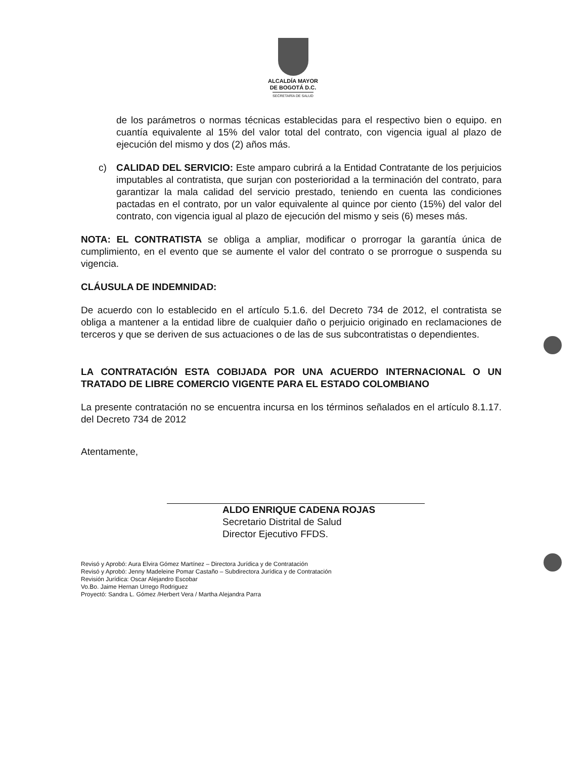ALCALDÍA MAYOR
DE BOGOTÁ D.C.
SECRETARÍA DE SALUD
de los parámetros o normas técnicas establecidas para el respectivo bien o equipo. en cuantía equivalente al 15% del valor total del contrato, con vigencia igual al plazo de ejecución del mismo y dos (2) años más.
c) CALIDAD DEL SERVICIO: Este amparo cubrirá a la Entidad Contratante de los perjuicios imputables al contratista, que surjan con posterioridad a la terminación del contrato, para garantizar la mala calidad del servicio prestado, teniendo en cuenta las condiciones pactadas en el contrato, por un valor equivalente al quince por ciento (15%) del valor del contrato, con vigencia igual al plazo de ejecución del mismo y seis (6) meses más.
NOTA: EL CONTRATISTA se obliga a ampliar, modificar o prorrogar la garantía única de cumplimiento, en el evento que se aumente el valor del contrato o se prorrogue o suspenda su vigencia.
CLÁUSULA DE INDEMNIDAD:
De acuerdo con lo establecido en el artículo 5.1.6. del Decreto 734 de 2012, el contratista se obliga a mantener a la entidad libre de cualquier daño o perjuicio originado en reclamaciones de terceros y que se deriven de sus actuaciones o de las de sus subcontratistas o dependientes.
LA CONTRATACIÓN ESTA COBIJADA POR UNA ACUERDO INTERNACIONAL O UN TRATADO DE LIBRE COMERCIO VIGENTE PARA EL ESTADO COLOMBIANO
La presente contratación no se encuentra incursa en los términos señalados en el artículo 8.1.17. del Decreto 734 de 2012
Atentamente,
ALDO ENRIQUE CADENA ROJAS
Secretario Distrital de Salud
Director Ejecutivo FFDS.
Revisó y Aprobó: Aura Elvira Gómez Martínez – Directora Jurídica y de Contratación
Revisó y Aprobó: Jenny Madeleine Pomar Castaño – Subdirectora Jurídica y de Contratación
Revisión Jurídica: Oscar Alejandro Escobar
Vo.Bo. Jaime Hernan Urrego Rodriguez
Proyectó: Sandra L. Gómez /Herbert Vera / Martha Alejandra Parra